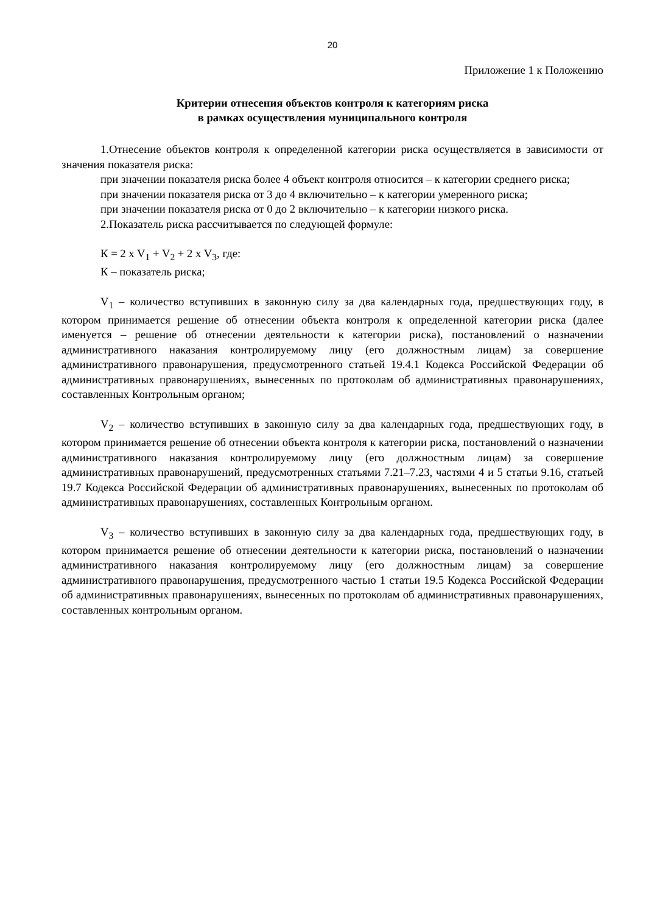20
Приложение 1 к Положению
Критерии отнесения объектов контроля к категориям риска
в рамках осуществления муниципального контроля
1.Отнесение объектов контроля к определенной категории риска осуществляется в зависимости от значения показателя риска:
при значении показателя риска более 4 объект контроля относится – к категории среднего риска;
при значении показателя риска от 3 до 4 включительно – к категории умеренного риска;
при значении показателя риска от 0 до 2 включительно – к категории низкого риска.
2.Показатель риска рассчитывается по следующей формуле:
К = 2 x V<sub>1</sub> + V<sub>2</sub> + 2 x V<sub>3</sub>, где:
К – показатель риска;
V<sub>1</sub> – количество вступивших в законную силу за два календарных года, предшествующих году, в котором принимается решение об отнесении объекта контроля к определенной категории риска (далее именуется – решение об отнесении деятельности к категории риска), постановлений о назначении административного наказания контролируемому лицу (его должностным лицам) за совершение административного правонарушения, предусмотренного статьей 19.4.1 Кодекса Российской Федерации об административных правонарушениях, вынесенных по протоколам об административных правонарушениях, составленных Контрольным органом;
V<sub>2</sub> – количество вступивших в законную силу за два календарных года, предшествующих году, в котором принимается решение об отнесении объекта контроля к категории риска, постановлений о назначении административного наказания контролируемому лицу (его должностным лицам) за совершение административных правонарушений, предусмотренных статьями 7.21–7.23, частями 4 и 5 статьи 9.16, статьей 19.7 Кодекса Российской Федерации об административных правонарушениях, вынесенных по протоколам об административных правонарушениях, составленных Контрольным органом.
V<sub>3</sub> – количество вступивших в законную силу за два календарных года, предшествующих году, в котором принимается решение об отнесении деятельности к категории риска, постановлений о назначении административного наказания контролируемому лицу (его должностным лицам) за совершение административного правонарушения, предусмотренного частью 1 статьи 19.5 Кодекса Российской Федерации об административных правонарушениях, вынесенных по протоколам об административных правонарушениях, составленных контрольным органом.